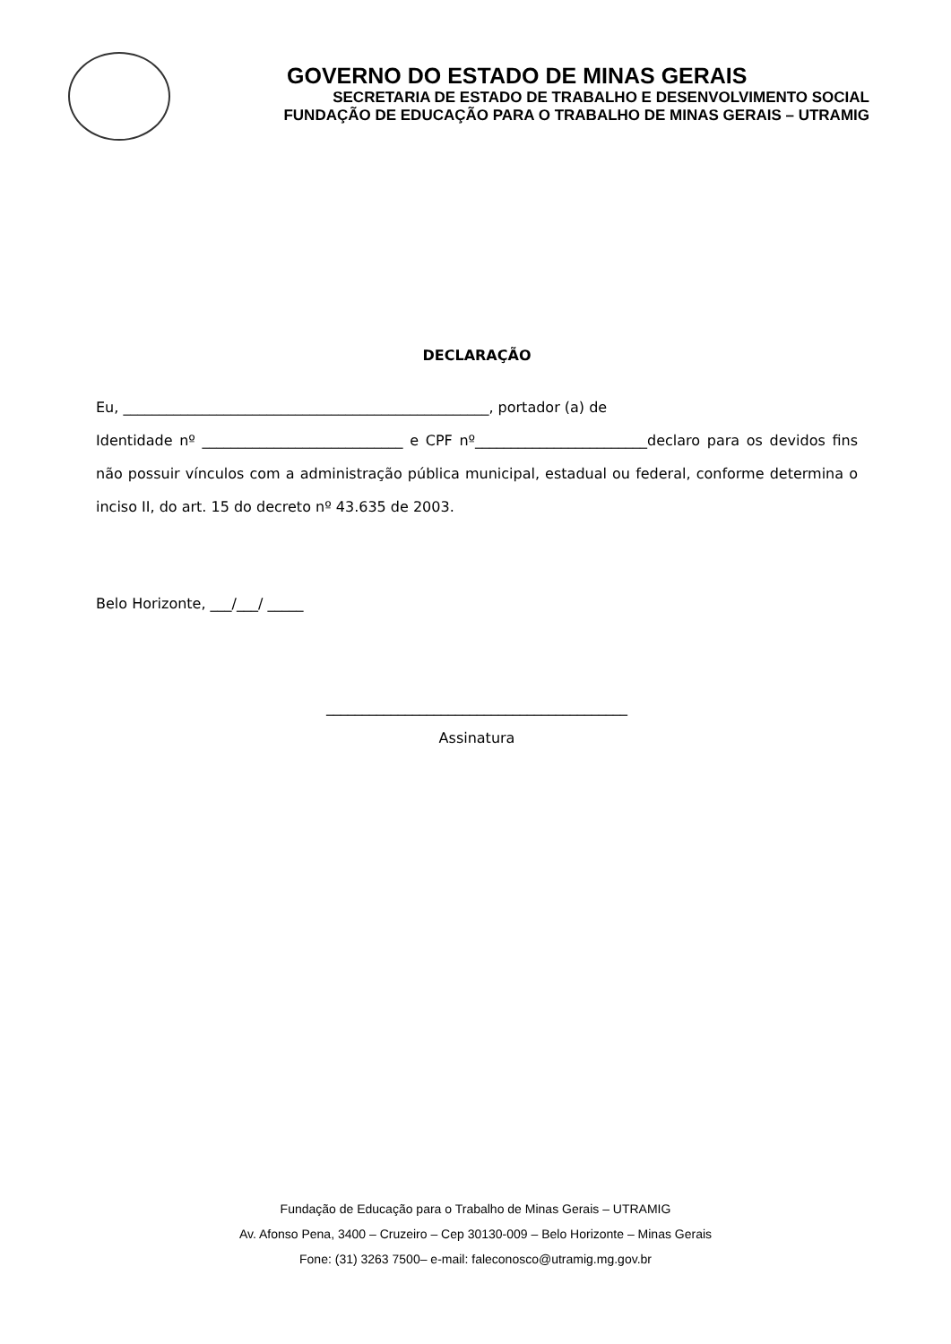GOVERNO DO ESTADO DE MINAS GERAIS
SECRETARIA DE ESTADO DE TRABALHO E DESENVOLVIMENTO SOCIAL
FUNDAÇÃO DE EDUCAÇÃO PARA O TRABALHO DE MINAS GERAIS – UTRAMIG
DECLARAÇÃO
Eu, ___________________________________________________, portador (a) de
Identidade nº ____________________________ e CPF nº________________________declaro para os devidos fins não possuir vínculos com a administração pública municipal, estadual ou federal, conforme determina o inciso II, do art. 15 do decreto nº 43.635 de 2003.
Belo Horizonte, ___/___/ _____
__________________________________________
Assinatura
Fundação de Educação para o Trabalho de Minas Gerais – UTRAMIG
Av. Afonso Pena, 3400 – Cruzeiro – Cep 30130-009 – Belo Horizonte – Minas Gerais
Fone: (31) 3263 7500– e-mail: faleconosco@utramig.mg.gov.br